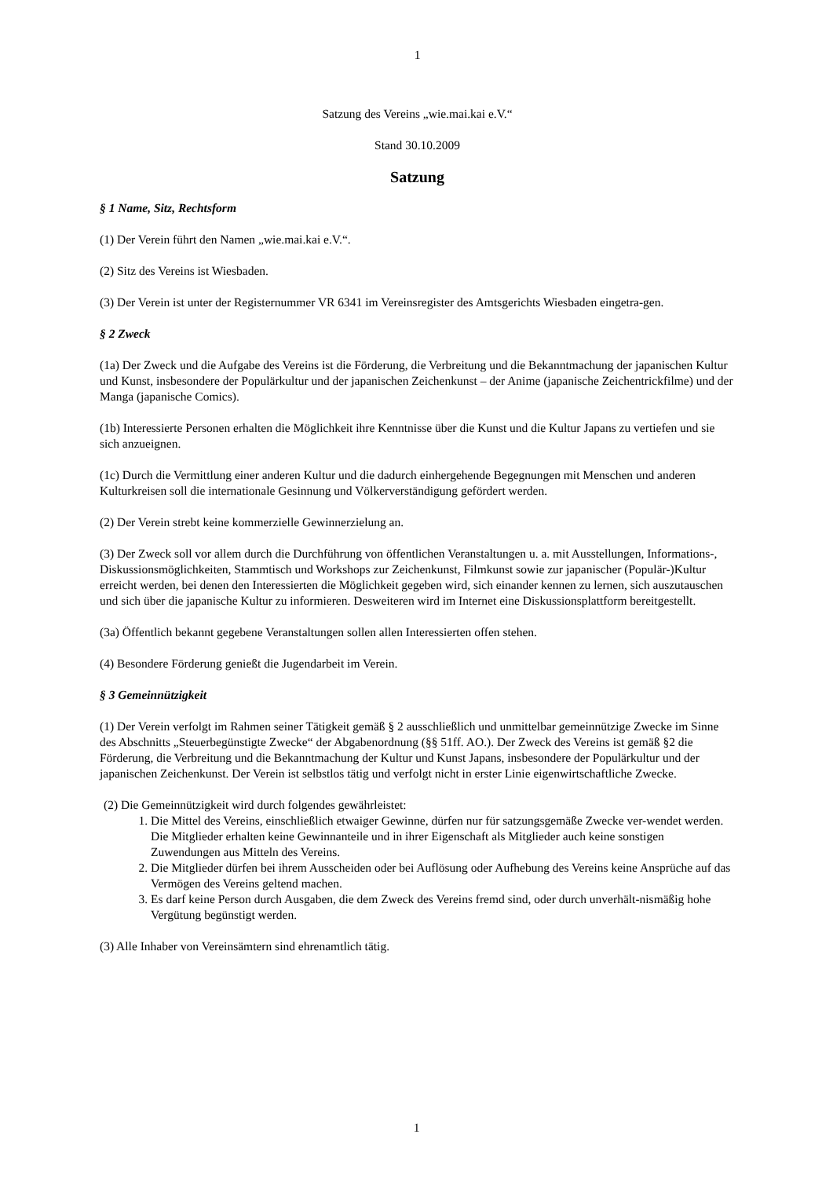1
Satzung des Vereins „wie.mai.kai e.V.“
Stand 30.10.2009
Satzung
§ 1 Name, Sitz, Rechtsform
(1) Der Verein führt den Namen „wie.mai.kai e.V.“.
(2) Sitz des Vereins ist Wiesbaden.
(3) Der Verein ist unter der Registernummer VR 6341 im Vereinsregister des Amtsgerichts Wiesbaden eingetra-gen.
§ 2 Zweck
(1a) Der Zweck und die Aufgabe des Vereins ist die Förderung, die Verbreitung und die Bekanntmachung der japanischen Kultur und Kunst, insbesondere der Populärkultur und der japanischen Zeichenkunst – der Anime (japanische Zeichentrickfilme) und der Manga (japanische Comics).
(1b) Interessierte Personen erhalten die Möglichkeit ihre Kenntnisse über die Kunst und die Kultur Japans zu vertiefen und sie sich anzueignen.
(1c) Durch die Vermittlung einer anderen Kultur und die dadurch einhergehende Begegnungen mit Menschen und anderen Kulturkreisen soll die internationale Gesinnung und Völkerverständigung gefördert werden.
(2) Der Verein strebt keine kommerzielle Gewinnerzielung an.
(3) Der Zweck soll vor allem durch die Durchführung von öffentlichen Veranstaltungen u. a. mit Ausstellungen, Informations-, Diskussionsmöglichkeiten, Stammtisch und Workshops zur Zeichenkunst, Filmkunst sowie zur japanischer (Populär-)Kultur erreicht werden, bei denen den Interessierten die Möglichkeit gegeben wird, sich einander kennen zu lernen, sich auszutauschen und sich über die japanische Kultur zu informieren. Desweiteren wird im Internet eine Diskussionsplattform bereitgestellt.
(3a) Öffentlich bekannt gegebene Veranstaltungen sollen allen Interessierten offen stehen.
(4) Besondere Förderung genießt die Jugendarbeit im Verein.
§ 3 Gemeinnützigkeit
(1) Der Verein verfolgt im Rahmen seiner Tätigkeit gemäß § 2 ausschließlich und unmittelbar gemeinnützige Zwecke im Sinne des Abschnitts „Steuerbegünstigte Zwecke“ der Abgabenordnung (§§ 51ff. AO.). Der Zweck des Vereins ist gemäß §2 die Förderung, die Verbreitung und die Bekanntmachung der Kultur und Kunst Japans, insbesondere der Populärkultur und der japanischen Zeichenkunst. Der Verein ist selbstlos tätig und verfolgt nicht in erster Linie eigenwirtschaftliche Zwecke.
(2) Die Gemeinnützigkeit wird durch folgendes gewährleistet:
1. Die Mittel des Vereins, einschließlich etwaiger Gewinne, dürfen nur für satzungsgemäße Zwecke ver-wendet werden. Die Mitglieder erhalten keine Gewinnanteile und in ihrer Eigenschaft als Mitglieder auch keine sonstigen Zuwendungen aus Mitteln des Vereins.
2. Die Mitglieder dürfen bei ihrem Ausscheiden oder bei Auflösung oder Aufhebung des Vereins keine Ansprüche auf das Vermögen des Vereins geltend machen.
3. Es darf keine Person durch Ausgaben, die dem Zweck des Vereins fremd sind, oder durch unverhält-nismäßig hohe Vergütung begünstigt werden.
(3) Alle Inhaber von Vereinsämtern sind ehrenamtlich tätig.
1